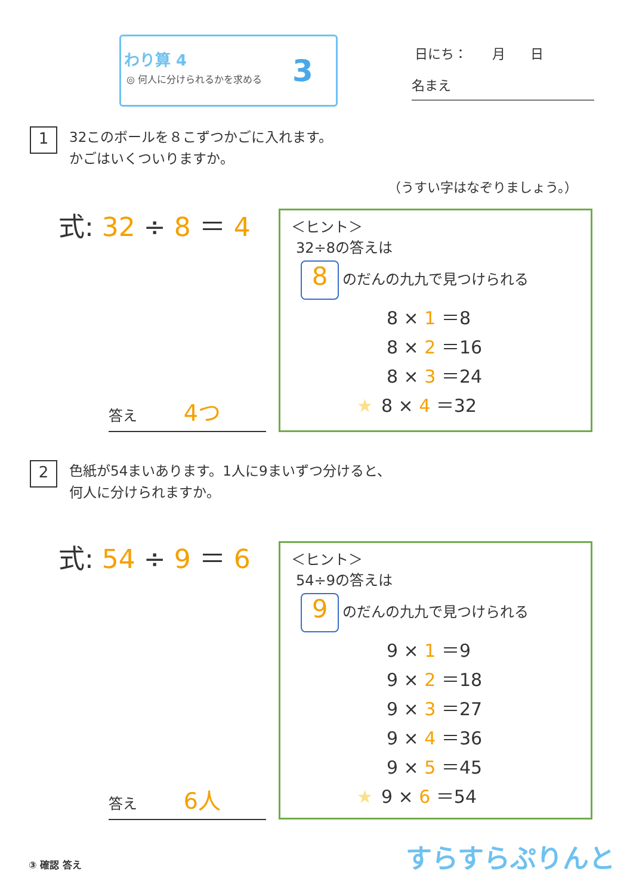わり算 4
◎ 何人に分けられるかを求める 3
日にち： 月 日
名まえ
1 32このボールを８こずつかごに入れます。
かごはいくついりますか。
（うすい字はなぞりましょう。）
式: 32 ÷ 8 ＝ 4
答え 4つ
＜ヒント＞
32÷8の答えは
8 のだんの九九で見つけられる
8 × 1 ＝8
8 × 2 ＝16
8 × 3 ＝24
★ 8 × 4 ＝32
2 色紙が54まいあります。1人に9まいずつ分けると、
何人に分けられますか。
式: 54 ÷ 9 ＝ 6
答え 6人
＜ヒント＞
54÷9の答えは
9 のだんの九九で見つけられる
9 × 1 ＝9
9 × 2 ＝18
9 × 3 ＝27
9 × 4 ＝36
9 × 5 ＝45
★ 9 × 6 ＝54
③ 確認 答え すらすらぷりんと